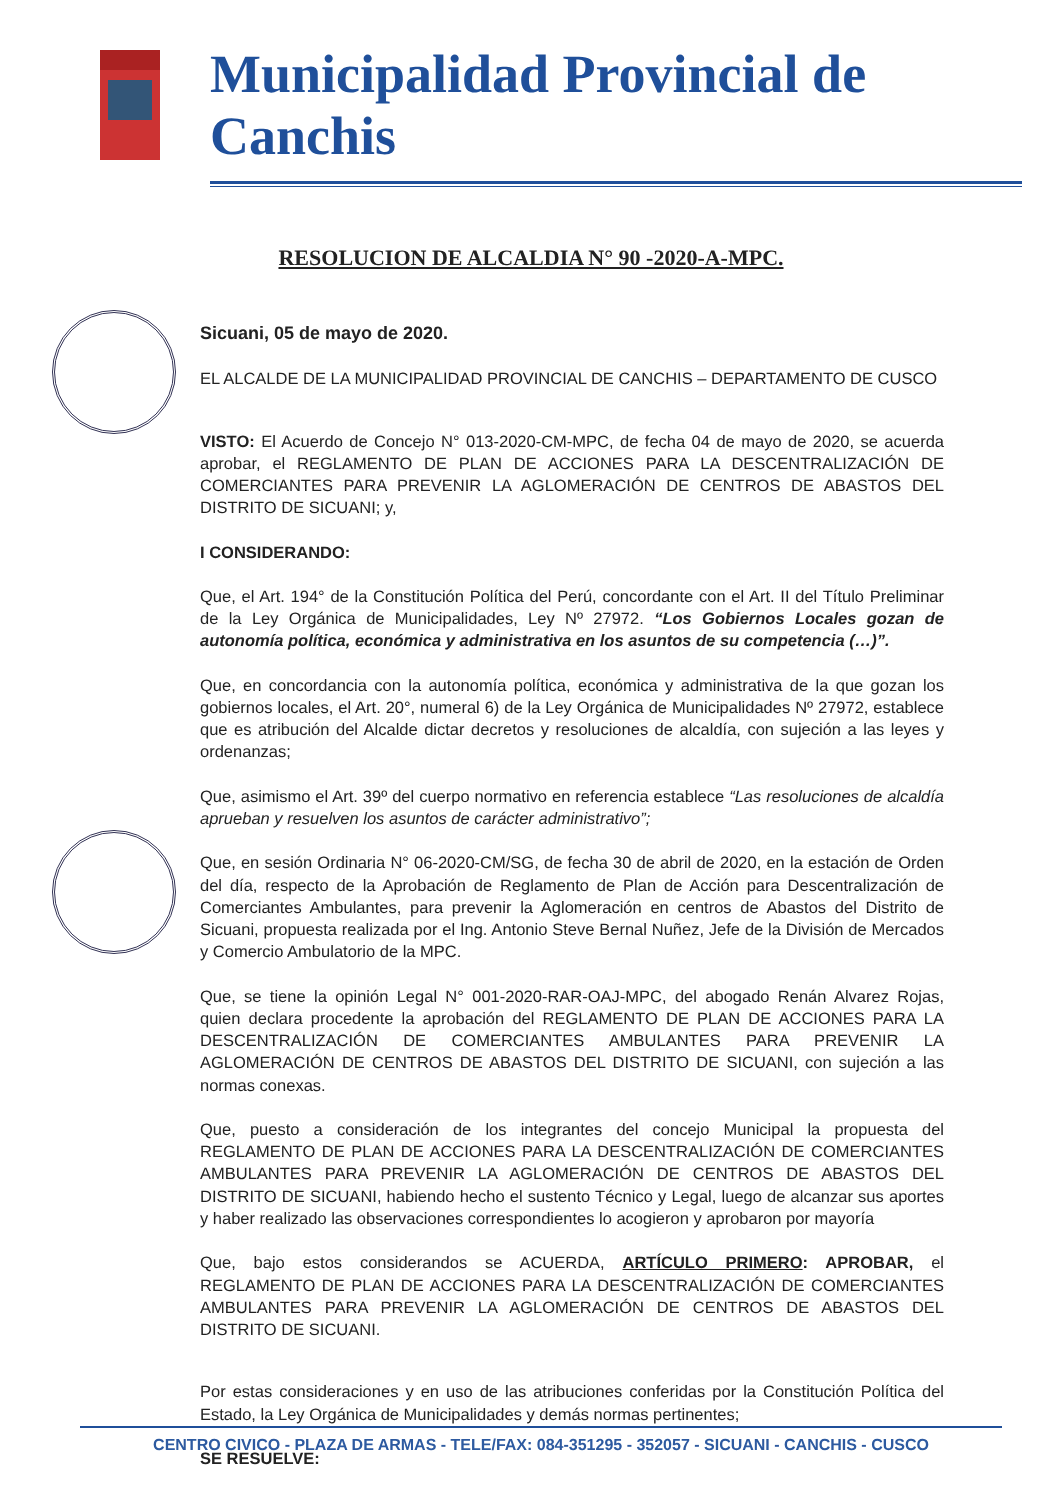Municipalidad Provincial de Canchis
RESOLUCION DE ALCALDIA N° 90 -2020-A-MPC.
Sicuani, 05 de mayo de 2020.
EL ALCALDE DE LA MUNICIPALIDAD PROVINCIAL DE CANCHIS – DEPARTAMENTO DE CUSCO
VISTO: El Acuerdo de Concejo N° 013-2020-CM-MPC, de fecha 04 de mayo de 2020, se acuerda aprobar, el REGLAMENTO DE PLAN DE ACCIONES PARA LA DESCENTRALIZACIÓN DE COMERCIANTES PARA PREVENIR LA AGLOMERACIÓN DE CENTROS DE ABASTOS DEL DISTRITO DE SICUANI; y,
I CONSIDERANDO:
Que, el Art. 194° de la Constitución Política del Perú, concordante con el Art. II del Título Preliminar de la Ley Orgánica de Municipalidades, Ley Nº 27972. “Los Gobiernos Locales gozan de autonomía política, económica y administrativa en los asuntos de su competencia (…)”.
Que, en concordancia con la autonomía política, económica y administrativa de la que gozan los gobiernos locales, el Art. 20°, numeral 6) de la Ley Orgánica de Municipalidades Nº 27972, establece que es atribución del Alcalde dictar decretos y resoluciones de alcaldía, con sujeción a las leyes y ordenanzas;
Que, asimismo el Art. 39º del cuerpo normativo en referencia establece “Las resoluciones de alcaldía aprueban y resuelven los asuntos de carácter administrativo”;
Que, en sesión Ordinaria N° 06-2020-CM/SG, de fecha 30 de abril de 2020, en la estación de Orden del día, respecto de la Aprobación de Reglamento de Plan de Acción para Descentralización de Comerciantes Ambulantes, para prevenir la Aglomeración en centros de Abastos del Distrito de Sicuani, propuesta realizada por el Ing. Antonio Steve Bernal Nuñez, Jefe de la División de Mercados y Comercio Ambulatorio de la MPC.
Que, se tiene la opinión Legal N° 001-2020-RAR-OAJ-MPC, del abogado Renán Alvarez Rojas, quien declara procedente la aprobación del REGLAMENTO DE PLAN DE ACCIONES PARA LA DESCENTRALIZACIÓN DE COMERCIANTES AMBULANTES PARA PREVENIR LA AGLOMERACIÓN DE CENTROS DE ABASTOS DEL DISTRITO DE SICUANI, con sujeción a las normas conexas.
Que, puesto a consideración de los integrantes del concejo Municipal la propuesta del REGLAMENTO DE PLAN DE ACCIONES PARA LA DESCENTRALIZACIÓN DE COMERCIANTES AMBULANTES PARA PREVENIR LA AGLOMERACIÓN DE CENTROS DE ABASTOS DEL DISTRITO DE SICUANI, habiendo hecho el sustento Técnico y Legal, luego de alcanzar sus aportes y haber realizado las observaciones correspondientes lo acogieron y aprobaron por mayoría
Que, bajo estos considerandos se ACUERDA, ARTÍCULO PRIMERO: APROBAR, el REGLAMENTO DE PLAN DE ACCIONES PARA LA DESCENTRALIZACIÓN DE COMERCIANTES AMBULANTES PARA PREVENIR LA AGLOMERACIÓN DE CENTROS DE ABASTOS DEL DISTRITO DE SICUANI.
Por estas consideraciones y en uso de las atribuciones conferidas por la Constitución Política del Estado, la Ley Orgánica de Municipalidades y demás normas pertinentes;
SE RESUELVE:
CENTRO CIVICO - PLAZA DE ARMAS - TELE/FAX: 084-351295 - 352057 - SICUANI - CANCHIS - CUSCO